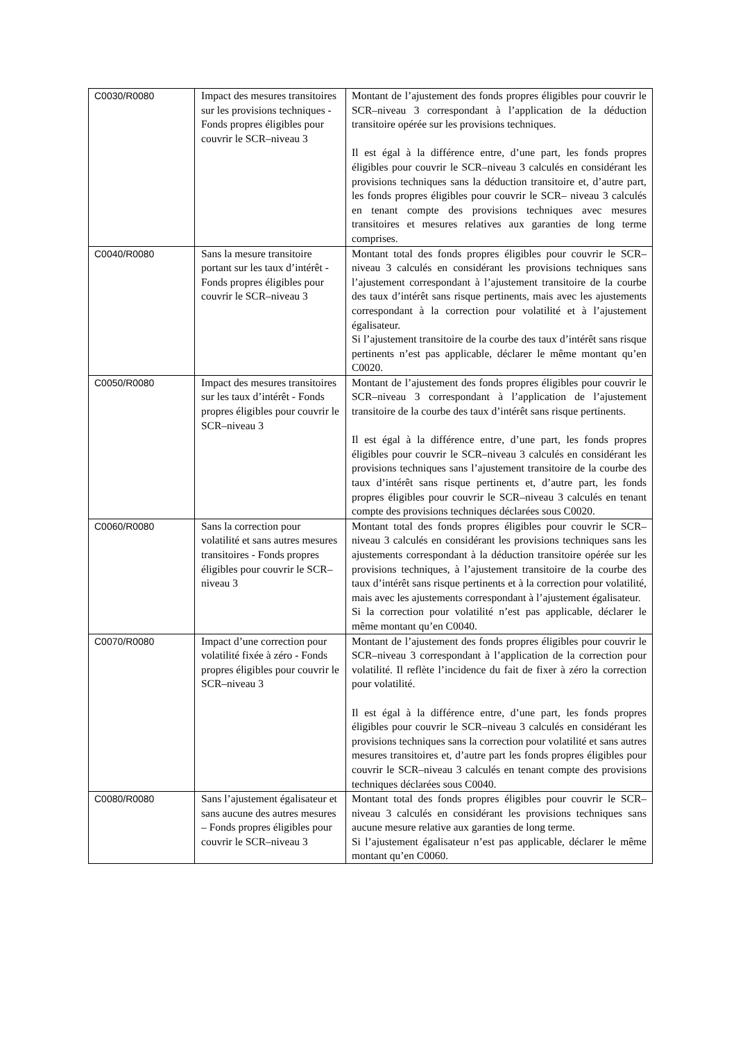| C0030/R0080 | Impact des mesures transitoires sur les provisions techniques - Fonds propres éligibles pour couvrir le SCR–niveau 3 | Montant de l’ajustement des fonds propres éligibles pour couvrir le SCR–niveau 3 correspondant à l’application de la déduction transitoire opérée sur les provisions techniques. Il est égal à la différence entre, d’une part, les fonds propres éligibles pour couvrir le SCR–niveau 3 calculés en considérant les provisions techniques sans la déduction transitoire et, d’autre part, les fonds propres éligibles pour couvrir le SCR– niveau 3 calculés en tenant compte des provisions techniques avec mesures transitoires et mesures relatives aux garanties de long terme comprises. |
| C0040/R0080 | Sans la mesure transitoire portant sur les taux d’intérêt - Fonds propres éligibles pour couvrir le SCR–niveau 3 | Montant total des fonds propres éligibles pour couvrir le SCR–niveau 3 calculés en considérant les provisions techniques sans l’ajustement correspondant à l’ajustement transitoire de la courbe des taux d’intérêt sans risque pertinents, mais avec les ajustements correspondant à la correction pour volatilité et à l’ajustement égalisateur. Si l’ajustement transitoire de la courbe des taux d’intérêt sans risque pertinents n’est pas applicable, déclarer le même montant qu’en C0020. |
| C0050/R0080 | Impact des mesures transitoires sur les taux d’intérêt - Fonds propres éligibles pour couvrir le SCR–niveau 3 | Montant de l’ajustement des fonds propres éligibles pour couvrir le SCR–niveau 3 correspondant à l’application de l’ajustement transitoire de la courbe des taux d’intérêt sans risque pertinents. Il est égal à la différence entre, d’une part, les fonds propres éligibles pour couvrir le SCR–niveau 3 calculés en considérant les provisions techniques sans l’ajustement transitoire de la courbe des taux d’intérêt sans risque pertinents et, d’autre part, les fonds propres éligibles pour couvrir le SCR–niveau 3 calculés en tenant compte des provisions techniques déclarées sous C0020. |
| C0060/R0080 | Sans la correction pour volatilité et sans autres mesures transitoires - Fonds propres éligibles pour couvrir le SCR–niveau 3 | Montant total des fonds propres éligibles pour couvrir le SCR–niveau 3 calculés en considérant les provisions techniques sans les ajustements correspondant à la déduction transitoire opérée sur les provisions techniques, à l’ajustement transitoire de la courbe des taux d’intérêt sans risque pertinents et à la correction pour volatilité, mais avec les ajustements correspondant à l’ajustement égalisateur. Si la correction pour volatilité n’est pas applicable, déclarer le même montant qu’en C0040. |
| C0070/R0080 | Impact d’une correction pour volatilité fixée à zéro - Fonds propres éligibles pour couvrir le SCR–niveau 3 | Montant de l’ajustement des fonds propres éligibles pour couvrir le SCR–niveau 3 correspondant à l’application de la correction pour volatilité. Il reflète l’incidence du fait de fixer à zéro la correction pour volatilité. Il est égal à la différence entre, d’une part, les fonds propres éligibles pour couvrir le SCR–niveau 3 calculés en considérant les provisions techniques sans la correction pour volatilité et sans autres mesures transitoires et, d’autre part les fonds propres éligibles pour couvrir le SCR–niveau 3 calculés en tenant compte des provisions techniques déclarées sous C0040. |
| C0080/R0080 | Sans l’ajustement égalisateur et sans aucune des autres mesures – Fonds propres éligibles pour couvrir le SCR–niveau 3 | Montant total des fonds propres éligibles pour couvrir le SCR–niveau 3 calculés en considérant les provisions techniques sans aucune mesure relative aux garanties de long terme. Si l’ajustement égalisateur n’est pas applicable, déclarer le même montant qu’en C0060. |